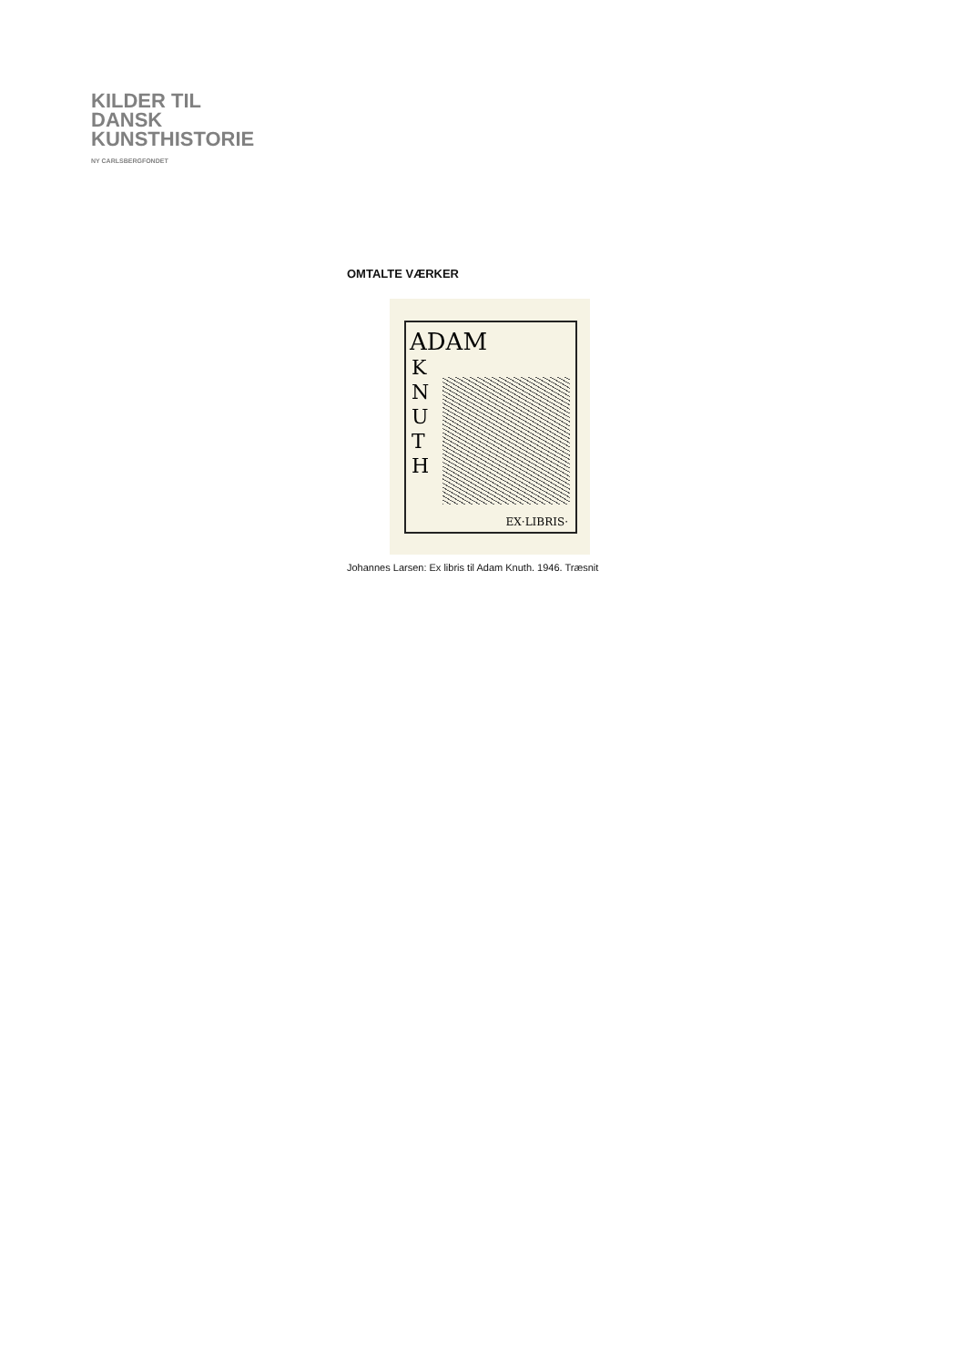KILDER TIL
DANSK
KUNSTHISTORIE
NY CARLSBERGFONDET
OMTALTE VÆRKER
ADAM
K N U T H
EX·LIBRIS·
Johannes Larsen: Ex libris til Adam Knuth. 1946. Træsnit